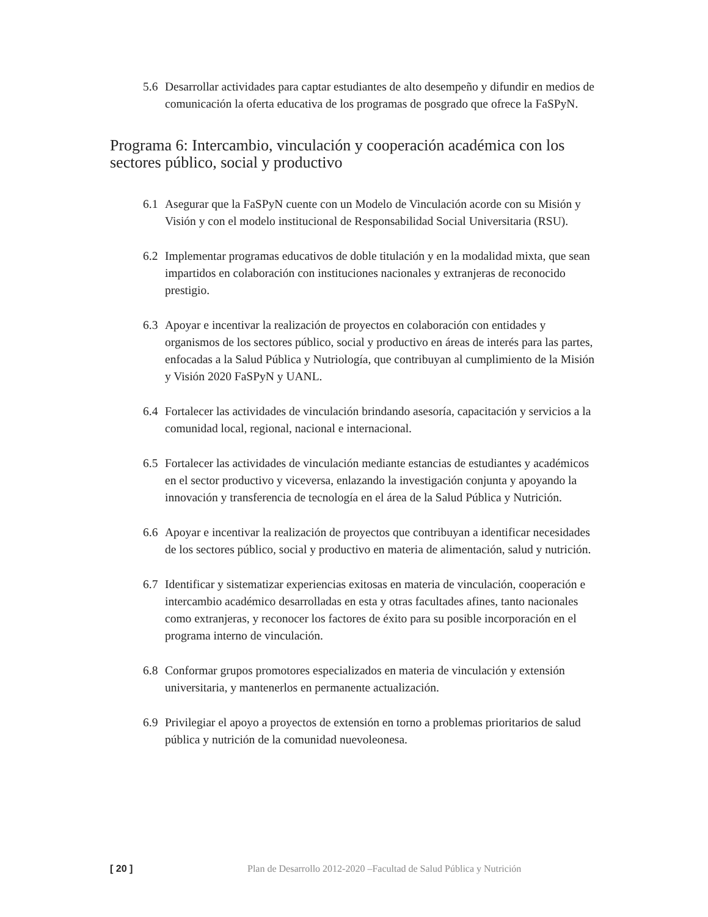5.6 Desarrollar actividades para captar estudiantes de alto desempeño y difundir en medios de comunicación la oferta educativa de los programas de posgrado que ofrece la FaSPyN.
Programa 6: Intercambio, vinculación y cooperación académica con los sectores público, social y productivo
6.1 Asegurar que la FaSPyN cuente con un Modelo de Vinculación acorde con su Misión y Visión y con el modelo institucional de Responsabilidad Social Universitaria (RSU).
6.2 Implementar programas educativos de doble titulación y en la modalidad mixta, que sean impartidos en colaboración con instituciones nacionales y extranjeras de reconocido prestigio.
6.3 Apoyar e incentivar la realización de proyectos en colaboración con entidades y organismos de los sectores público, social y productivo en áreas de interés para las partes, enfocadas a la Salud Pública y Nutriología, que contribuyan al cumplimiento de la Misión y Visión 2020 FaSPyN y UANL.
6.4 Fortalecer las actividades de vinculación brindando asesoría, capacitación y servicios a la comunidad local, regional, nacional e internacional.
6.5 Fortalecer las actividades de vinculación mediante estancias de estudiantes y académicos en el sector productivo y viceversa, enlazando la investigación conjunta y apoyando la innovación y transferencia de tecnología en el área de la Salud Pública y Nutrición.
6.6 Apoyar e incentivar la realización de proyectos que contribuyan a identificar necesidades de los sectores público, social y productivo en materia de alimentación, salud y nutrición.
6.7 Identificar y sistematizar experiencias exitosas en materia de vinculación, cooperación e intercambio académico desarrolladas en esta y otras facultades afines, tanto nacionales como extranjeras, y reconocer los factores de éxito para su posible incorporación en el programa interno de vinculación.
6.8 Conformar grupos promotores especializados en materia de vinculación y extensión universitaria, y mantenerlos en permanente actualización.
6.9 Privilegiar el apoyo a proyectos de extensión en torno a problemas prioritarios de salud pública y nutrición de la comunidad nuevoleonesa.
[ 20 ] Plan de Desarrollo 2012-2020 –Facultad de Salud Pública y Nutrición